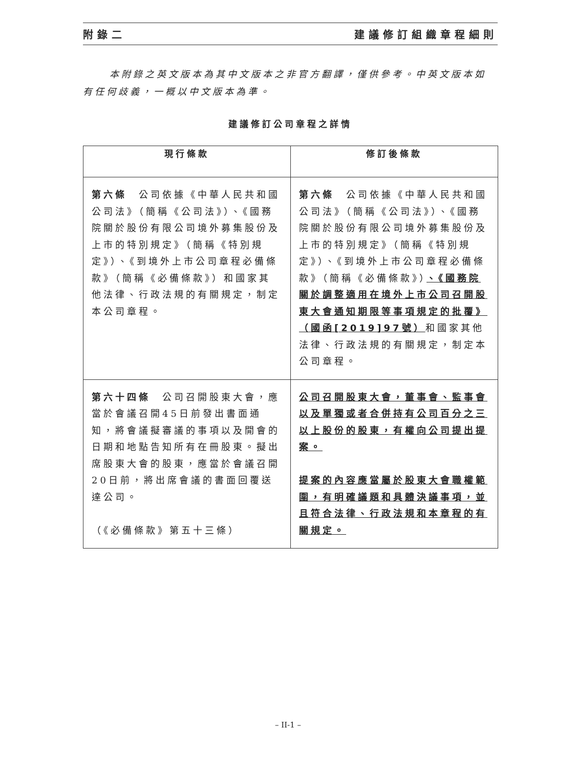附錄二 建議修訂組織章程細則
本附錄之英文版本為其中文版本之非官方翻譯，僅供參考。中英文版本如有任何歧義，一概以中文版本為準。
建議修訂公司章程之詳情
| 現行條款 | 修訂後條款 |
| --- | --- |
| 第六條 公司依據《中華人民共和國公司法》（簡稱《公司法》）、《國務院關於股份有限公司境外募集股份及上市的特別規定》（簡稱《特別規定》）、《到境外上市公司章程必備條款》（簡稱《必備條款》）和國家其他法律、行政法規的有關規定，制定本公司章程。 | 第六條 公司依據《中華人民共和國公司法》（簡稱《公司法》）、《國務院關於股份有限公司境外募集股份及上市的特別規定》（簡稱《特別規定》）、《到境外上市公司章程必備條款》（簡稱《必備條款》） 、《國務院關於調整適用在境外上市公司召開股東大會通知期限等事項規定的批覆》（國函[2019]97號） 和國家其他法律、行政法規的有關規定，制定本公司章程。 |
| 第六十四條 公司召開股東大會，應當於會議召開45日前發出書面通知，將會議擬審議的事項以及開會的日期和地點告知所有在冊股東。擬出席股東大會的股東，應當於會議召開20日前，將出席會議的書面回覆送達公司。 （《必備條款》第五十三條） | 公司召開股東大會，董事會、監事會以及單獨或者合併持有公司百分之三以上股份的股東，有權向公司提出提案。 提案的內容應當屬於股東大會職權範圍，有明確議題和具體決議事項，並且符合法律、行政法規和本章程的有關規定。 |
– II-1 –